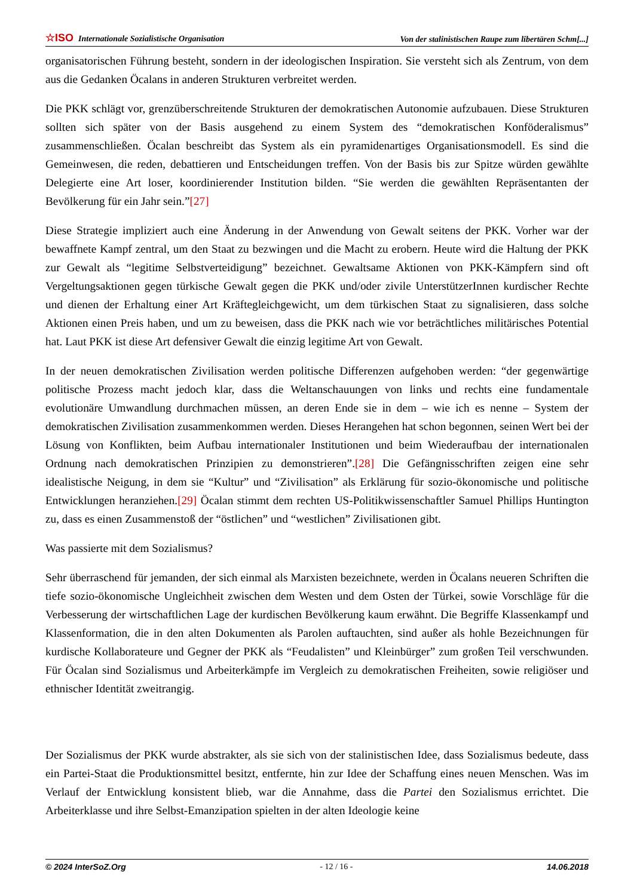☆ISO Internationale Sozialistische Organisation Von der stalinistischen Raupe zum libertären Schm[...]
organisatorischen Führung besteht, sondern in der ideologischen Inspiration. Sie versteht sich als Zentrum, von dem aus die Gedanken Öcalans in anderen Strukturen verbreitet werden.
Die PKK schlägt vor, grenzüberschreitende Strukturen der demokratischen Autonomie aufzubauen. Diese Strukturen sollten sich später von der Basis ausgehend zu einem System des “demokratischen Konföderalismus” zusammenschließen. Öcalan beschreibt das System als ein pyramidenartiges Organisationsmodell. Es sind die Gemeinwesen, die reden, debattieren und Entscheidungen treffen. Von der Basis bis zur Spitze würden gewählte Delegierte eine Art loser, koordinierender Institution bilden. “Sie werden die gewählten Repräsentanten der Bevölkerung für ein Jahr sein.”[27]
Diese Strategie impliziert auch eine Änderung in der Anwendung von Gewalt seitens der PKK. Vorher war der bewaffnete Kampf zentral, um den Staat zu bezwingen und die Macht zu erobern. Heute wird die Haltung der PKK zur Gewalt als “legitime Selbstverteidigung” bezeichnet. Gewaltsame Aktionen von PKK-Kämpfern sind oft Vergeltungsaktionen gegen türkische Gewalt gegen die PKK und/oder zivile UnterstützerInnen kurdischer Rechte und dienen der Erhaltung einer Art Kräftegleichgewicht, um dem türkischen Staat zu signalisieren, dass solche Aktionen einen Preis haben, und um zu beweisen, dass die PKK nach wie vor beträchtliches militärisches Potential hat. Laut PKK ist diese Art defensiver Gewalt die einzig legitime Art von Gewalt.
In der neuen demokratischen Zivilisation werden politische Differenzen aufgehoben werden: “der gegenwärtige politische Prozess macht jedoch klar, dass die Weltanschauungen von links und rechts eine fundamentale evolutionäre Umwandlung durchmachen müssen, an deren Ende sie in dem – wie ich es nenne – System der demokratischen Zivilisation zusammenkommen werden. Dieses Herangehen hat schon begonnen, seinen Wert bei der Lösung von Konflikten, beim Aufbau internationaler Institutionen und beim Wiederaufbau der internationalen Ordnung nach demokratischen Prinzipien zu demonstrieren”.[28] Die Gefängnisschriften zeigen eine sehr idealistische Neigung, in dem sie “Kultur” und “Zivilisation” als Erklärung für sozio-ökonomische und politische Entwicklungen heranziehen.[29] Öcalan stimmt dem rechten US-Politikwissenschaftler Samuel Phillips Huntington zu, dass es einen Zusammenstoß der “östlichen” und “westlichen” Zivilisationen gibt.
Was passierte mit dem Sozialismus?
Sehr überraschend für jemanden, der sich einmal als Marxisten bezeichnete, werden in Öcalans neueren Schriften die tiefe sozio-ökonomische Ungleichheit zwischen dem Westen und dem Osten der Türkei, sowie Vorschläge für die Verbesserung der wirtschaftlichen Lage der kurdischen Bevölkerung kaum erwähnt. Die Begriffe Klassenkampf und Klassenformation, die in den alten Dokumenten als Parolen auftauchten, sind außer als hohle Bezeichnungen für kurdische Kollaborateure und Gegner der PKK als “Feudalisten” und Kleinbürger” zum großen Teil verschwunden. Für Öcalan sind Sozialismus und Arbeiterkämpfe im Vergleich zu demokratischen Freiheiten, sowie religiöser und ethnischer Identität zweitrangig.
Der Sozialismus der PKK wurde abstrakter, als sie sich von der stalinistischen Idee, dass Sozialismus bedeute, dass ein Partei-Staat die Produktionsmittel besitzt, entfernte, hin zur Idee der Schaffung eines neuen Menschen. Was im Verlauf der Entwicklung konsistent blieb, war die Annahme, dass die Partei den Sozialismus errichtet. Die Arbeiterklasse und ihre Selbst-Emanzipation spielten in der alten Ideologie keine
© 2024 InterSoZ.Org - 12 / 16 - 14.06.2018